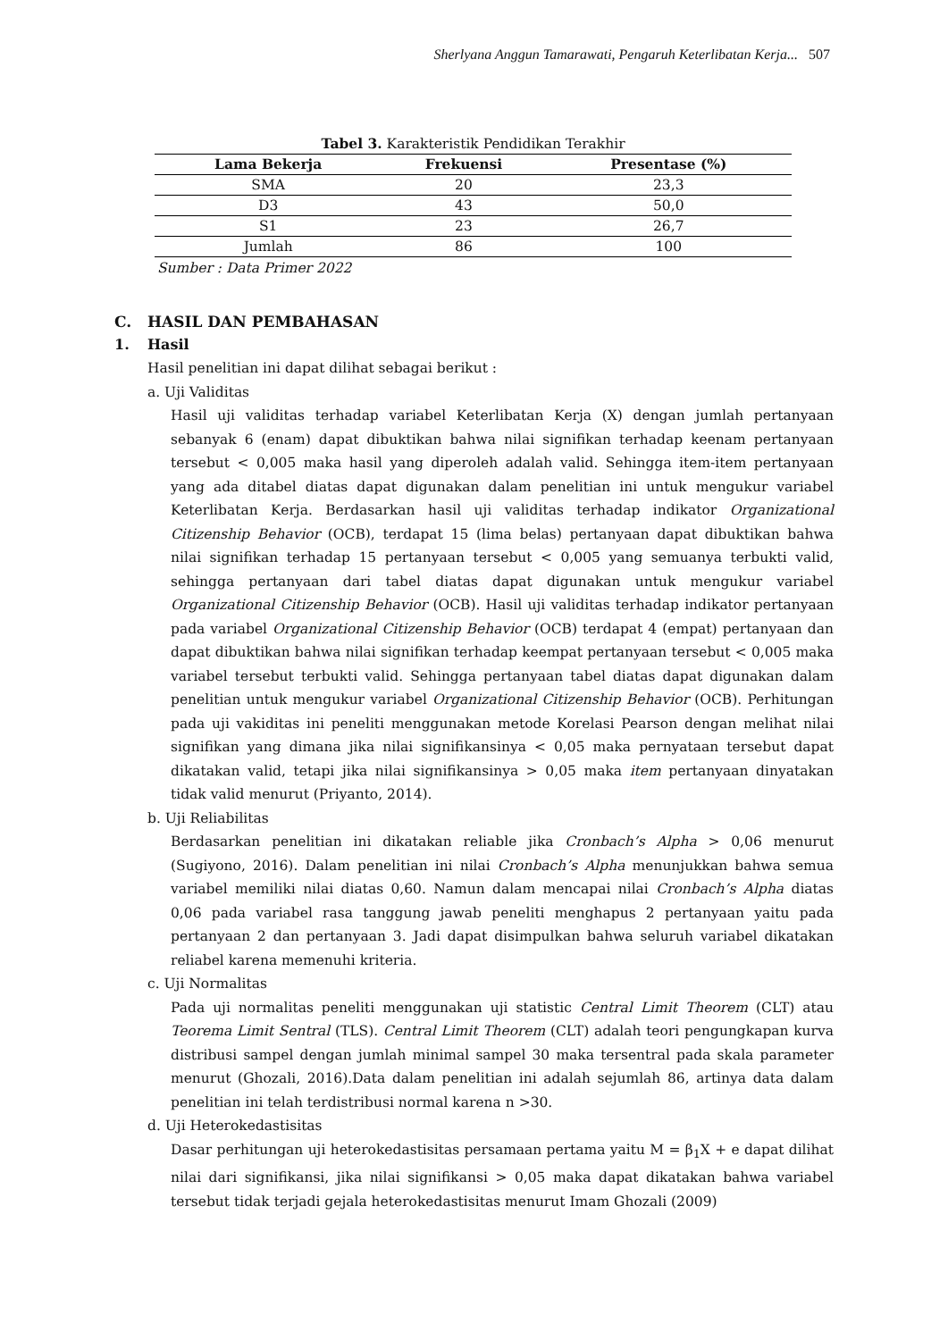Sherlyana Anggun Tamarawati, Pengaruh Keterlibatan Kerja... 507
Tabel 3. Karakteristik Pendidikan Terakhir
| Lama Bekerja | Frekuensi | Presentase (%) |
| --- | --- | --- |
| SMA | 20 | 23,3 |
| D3 | 43 | 50,0 |
| S1 | 23 | 26,7 |
| Jumlah | 86 | 100 |
Sumber : Data Primer 2022
C. HASIL DAN PEMBAHASAN
1. Hasil
Hasil penelitian ini dapat dilihat sebagai berikut :
a. Uji Validitas
Hasil uji validitas terhadap variabel Keterlibatan Kerja (X) dengan jumlah pertanyaan sebanyak 6 (enam) dapat dibuktikan bahwa nilai signifikan terhadap keenam pertanyaan tersebut < 0,005 maka hasil yang diperoleh adalah valid. Sehingga item-item pertanyaan yang ada ditabel diatas dapat digunakan dalam penelitian ini untuk mengukur variabel Keterlibatan Kerja. Berdasarkan hasil uji validitas terhadap indikator Organizational Citizenship Behavior (OCB), terdapat 15 (lima belas) pertanyaan dapat dibuktikan bahwa nilai signifikan terhadap 15 pertanyaan tersebut < 0,005 yang semuanya terbukti valid, sehingga pertanyaan dari tabel diatas dapat digunakan untuk mengukur variabel Organizational Citizenship Behavior (OCB). Hasil uji validitas terhadap indikator pertanyaan pada variabel Organizational Citizenship Behavior (OCB) terdapat 4 (empat) pertanyaan dan dapat dibuktikan bahwa nilai signifikan terhadap keempat pertanyaan tersebut < 0,005 maka variabel tersebut terbukti valid. Sehingga pertanyaan tabel diatas dapat digunakan dalam penelitian untuk mengukur variabel Organizational Citizenship Behavior (OCB). Perhitungan pada uji vakiditas ini peneliti menggunakan metode Korelasi Pearson dengan melihat nilai signifikan yang dimana jika nilai signifikansinya < 0,05 maka pernyataan tersebut dapat dikatakan valid, tetapi jika nilai signifikansinya > 0,05 maka item pertanyaan dinyatakan tidak valid menurut (Priyanto, 2014).
b. Uji Reliabilitas
Berdasarkan penelitian ini dikatakan reliable jika Cronbach’s Alpha > 0,06 menurut (Sugiyono, 2016). Dalam penelitian ini nilai Cronbach’s Alpha menunjukkan bahwa semua variabel memiliki nilai diatas 0,60. Namun dalam mencapai nilai Cronbach’s Alpha diatas 0,06 pada variabel rasa tanggung jawab peneliti menghapus 2 pertanyaan yaitu pada pertanyaan 2 dan pertanyaan 3. Jadi dapat disimpulkan bahwa seluruh variabel dikatakan reliabel karena memenuhi kriteria.
c. Uji Normalitas
Pada uji normalitas peneliti menggunakan uji statistic Central Limit Theorem (CLT) atau Teorema Limit Sentral (TLS). Central Limit Theorem (CLT) adalah teori pengungkapan kurva distribusi sampel dengan jumlah minimal sampel 30 maka tersentral pada skala parameter menurut (Ghozali, 2016).Data dalam penelitian ini adalah sejumlah 86, artinya data dalam penelitian ini telah terdistribusi normal karena n >30.
d. Uji Heterokedastisitas
Dasar perhitungan uji heterokedastisitas persamaan pertama yaitu M = β<sub>1</sub>X + e dapat dilihat nilai dari signifikansi, jika nilai signifikansi > 0,05 maka dapat dikatakan bahwa variabel tersebut tidak terjadi gejala heterokedastisitas menurut Imam Ghozali (2009)